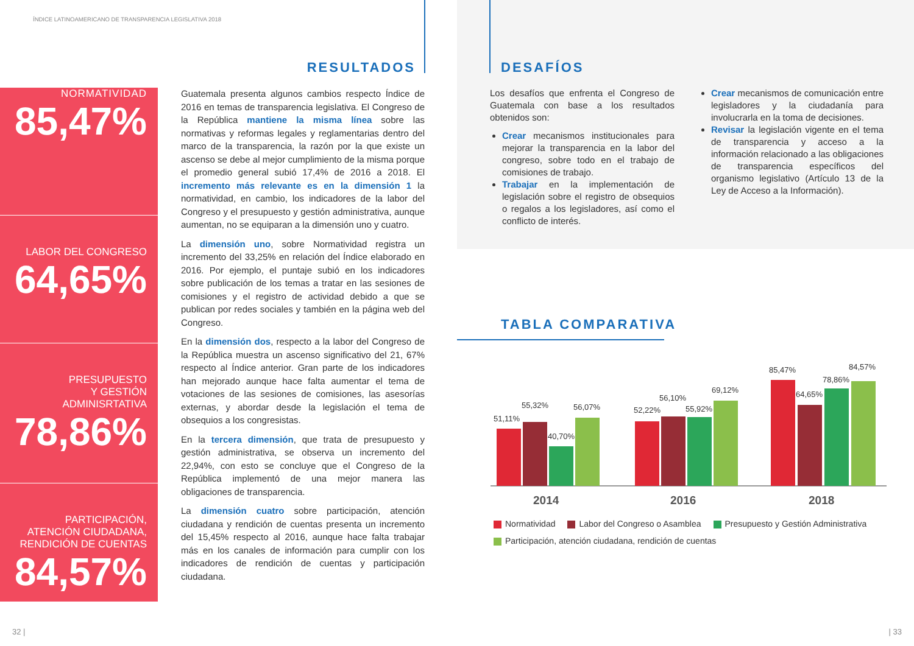ÍNDICE LATINOAMERICANO DE TRANSPARENCIA LEGISLATIVA 2018
RESULTADOS
NORMATIVIDAD
85,47%
LABOR DEL CONGRESO
64,65%
PRESUPUESTO
Y GESTIÓN
ADMINISRTATIVA
78,86%
PARTICIPACIÓN,
ATENCIÓN CIUDADANA,
RENDICIÓN DE CUENTAS
84,57%
Guatemala presenta algunos cambios respecto Índice de 2016 en temas de transparencia legislativa. El Congreso de la República mantiene la misma línea sobre las normativas y reformas legales y reglamentarias dentro del marco de la transparencia, la razón por la que existe un ascenso se debe al mejor cumplimiento de la misma porque el promedio general subió 17,4% de 2016 a 2018. El incremento más relevante es en la dimensión 1 la normatividad, en cambio, los indicadores de la labor del Congreso y el presupuesto y gestión administrativa, aunque aumentan, no se equiparan a la dimensión uno y cuatro.
La dimensión uno, sobre Normatividad registra un incremento del 33,25% en relación del Índice elaborado en 2016. Por ejemplo, el puntaje subió en los indicadores sobre publicación de los temas a tratar en las sesiones de comisiones y el registro de actividad debido a que se publican por redes sociales y también en la página web del Congreso.
En la dimensión dos, respecto a la labor del Congreso de la República muestra un ascenso significativo del 21, 67% respecto al Índice anterior. Gran parte de los indicadores han mejorado aunque hace falta aumentar el tema de votaciones de las sesiones de comisiones, las asesorías externas, y abordar desde la legislación el tema de obsequios a los congresistas.
En la tercera dimensión, que trata de presupuesto y gestión administrativa, se observa un incremento del 22,94%, con esto se concluye que el Congreso de la República implementó de una mejor manera las obligaciones de transparencia.
La dimensión cuatro sobre participación, atención ciudadana y rendición de cuentas presenta un incremento del 15,45% respecto al 2016, aunque hace falta trabajar más en los canales de información para cumplir con los indicadores de rendición de cuentas y participación ciudadana.
32 |
DESAFÍOS
Los desafíos que enfrenta el Congreso de Guatemala con base a los resultados obtenidos son:
Crear mecanismos institucionales para mejorar la transparencia en la labor del congreso, sobre todo en el trabajo de comisiones de trabajo.
Trabajar en la implementación de legislación sobre el registro de obsequios o regalos a los legisladores, así como el conflicto de interés.
Crear mecanismos de comunicación entre legisladores y la ciudadanía para involucrarla en la toma de decisiones.
Revisar la legislación vigente en el tema de transparencia y acceso a la información relacionado a las obligaciones de transparencia específicos del organismo legislativo (Artículo 13 de la Ley de Acceso a la Información).
TABLA COMPARATIVA
51,11%
55,32%
40,70%
56,07%
52,22%
56,10%
55,92%
69,12%
85,47%
64,65%
78,86%
84,57%
2014
2016
2018
Normatividad Labor del Congreso o Asamblea Presupuesto y Gestión Administrativa
Participación, atención ciudadana, rendición de cuentas
| 33